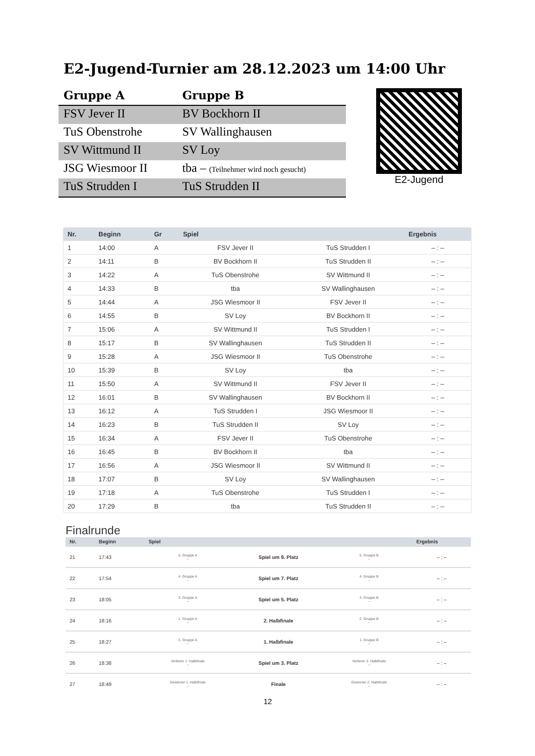E2-Jugend-Turnier am 28.12.2023 um 14:00 Uhr
| Gruppe A | Gruppe B |
| --- | --- |
| FSV Jever II | BV Bockhorn II |
| TuS Obenstrohe | SV Wallinghausen |
| SV Wittmund II | SV Loy |
| JSG Wiesmoor II | tba – (Teilnehmer wird noch gesucht) |
| TuS Strudden I | TuS Strudden II |
E2-Jugend
| Nr. | Beginn | Gr | Spiel | | Ergebnis |
| --- | --- | --- | --- | --- | --- |
| 1 | 14:00 | A | FSV Jever II | TuS Strudden I | – : – |
| 2 | 14:11 | B | BV Bockhorn II | TuS Strudden II | – : – |
| 3 | 14:22 | A | TuS Obenstrohe | SV Wittmund II | – : – |
| 4 | 14:33 | B | tba | SV Wallinghausen | – : – |
| 5 | 14:44 | A | JSG Wiesmoor II | FSV Jever II | – : – |
| 6 | 14:55 | B | SV Loy | BV Bockhorn II | – : – |
| 7 | 15:06 | A | SV Wittmund II | TuS Strudden I | – : – |
| 8 | 15:17 | B | SV Wallinghausen | TuS Strudden II | – : – |
| 9 | 15:28 | A | JSG Wiesmoor II | TuS Obenstrohe | – : – |
| 10 | 15:39 | B | SV Loy | tba | – : – |
| 11 | 15:50 | A | SV Wittmund II | FSV Jever II | – : – |
| 12 | 16:01 | B | SV Wallinghausen | BV Bockhorn II | – : – |
| 13 | 16:12 | A | TuS Strudden I | JSG Wiesmoor II | – : – |
| 14 | 16:23 | B | TuS Strudden II | SV Loy | – : – |
| 15 | 16:34 | A | FSV Jever II | TuS Obenstrohe | – : – |
| 16 | 16:45 | B | BV Bockhorn II | tba | – : – |
| 17 | 16:56 | A | JSG Wiesmoor II | SV Wittmund II | – : – |
| 18 | 17:07 | B | SV Loy | SV Wallinghausen | – : – |
| 19 | 17:18 | A | TuS Obenstrohe | TuS Strudden I | – : – |
| 20 | 17:29 | B | tba | TuS Strudden II | – : – |
Finalrunde
| Nr. | Beginn | Spiel | | | Ergebnis |
| --- | --- | --- | --- | --- | --- |
| 21 | 17:43 | 5. Gruppe A – | Spiel um 9. Platz | 5. Gruppe B – | – : – |
| 22 | 17:54 | 4. Gruppe A – | Spiel um 7. Platz | 4. Gruppe B – | – : – |
| 23 | 18:05 | 3. Gruppe A – | Spiel um 5. Platz | 3. Gruppe B – | – : – |
| 24 | 18:16 | 1. Gruppe A – | 2. Halbfinale | 2. Gruppe B – | – : – |
| 25 | 18:27 | 2. Gruppe A – | 1. Halbfinale | 1. Gruppe B – | – : – |
| 26 | 18:38 | Verlierer 1. Halbfinale – | Spiel um 3. Platz | Verlierer 2. Halbfinale – | – : – |
| 27 | 18:49 | Gewinner 1. Halbfinale – | Finale | Gewinner 2. Halbfinale – | – : – |
12